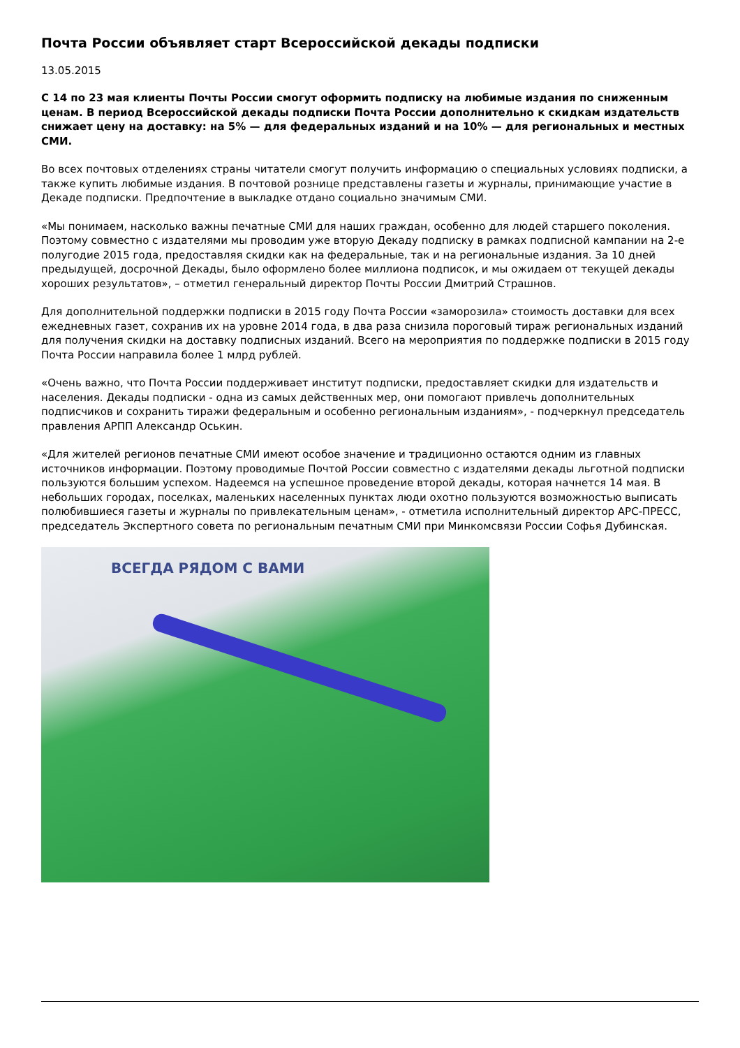Почта России объявляет старт Всероссийской декады подписки
13.05.2015
С 14 по 23 мая клиенты Почты России смогут оформить подписку на любимые издания по сниженным ценам. В период Всероссийской декады подписки Почта России дополнительно к скидкам издательств снижает цену на доставку: на 5% — для федеральных изданий и на 10% — для региональных и местных СМИ.
Во всех почтовых отделениях страны читатели смогут получить информацию о специальных условиях подписки, а также купить любимые издания. В почтовой рознице представлены газеты и журналы, принимающие участие в Декаде подписки. Предпочтение в выкладке отдано социально значимым СМИ.
«Мы понимаем, насколько важны печатные СМИ для наших граждан, особенно для людей старшего поколения. Поэтому совместно с издателями мы проводим уже вторую Декаду подписку в рамках подписной кампании на 2-е полугодие 2015 года, предоставляя скидки как на федеральные, так и на региональные издания. За 10 дней предыдущей, досрочной Декады, было оформлено более миллиона подписок, и мы ожидаем от текущей декады хороших результатов», – отметил генеральный директор Почты России Дмитрий Страшнов.
Для дополнительной поддержки подписки в 2015 году Почта России «заморозила» стоимость доставки для всех ежедневных газет, сохранив их на уровне 2014 года, в два раза снизила пороговый тираж региональных изданий для получения скидки на доставку подписных изданий. Всего на мероприятия по поддержке подписки в 2015 году Почта России направила более 1 млрд рублей.
«Очень важно, что Почта России поддерживает институт подписки, предоставляет скидки для издательств и населения. Декады подписки - одна из самых действенных мер, они помогают привлечь дополнительных подписчиков и сохранить тиражи федеральным и особенно региональным изданиям», - подчеркнул председатель правления АРПП Александр Оськин.
«Для жителей регионов печатные СМИ имеют особое значение и традиционно остаются одним из главных источников информации. Поэтому проводимые Почтой России совместно с издателями декады льготной подписки пользуются большим успехом. Надеемся на успешное проведение второй декады, которая начнется 14 мая. В небольших городах, поселках, маленьких населенных пунктах люди охотно пользуются возможностью выписать полюбившиеся газеты и журналы по привлекательным ценам», - отметила исполнительный директор АРС-ПРЕСС, председатель Экспертного совета по региональным печатным СМИ при Минкомсвязи России Софья Дубинская.
ВСЕГДА РЯДОМ С ВАМИ